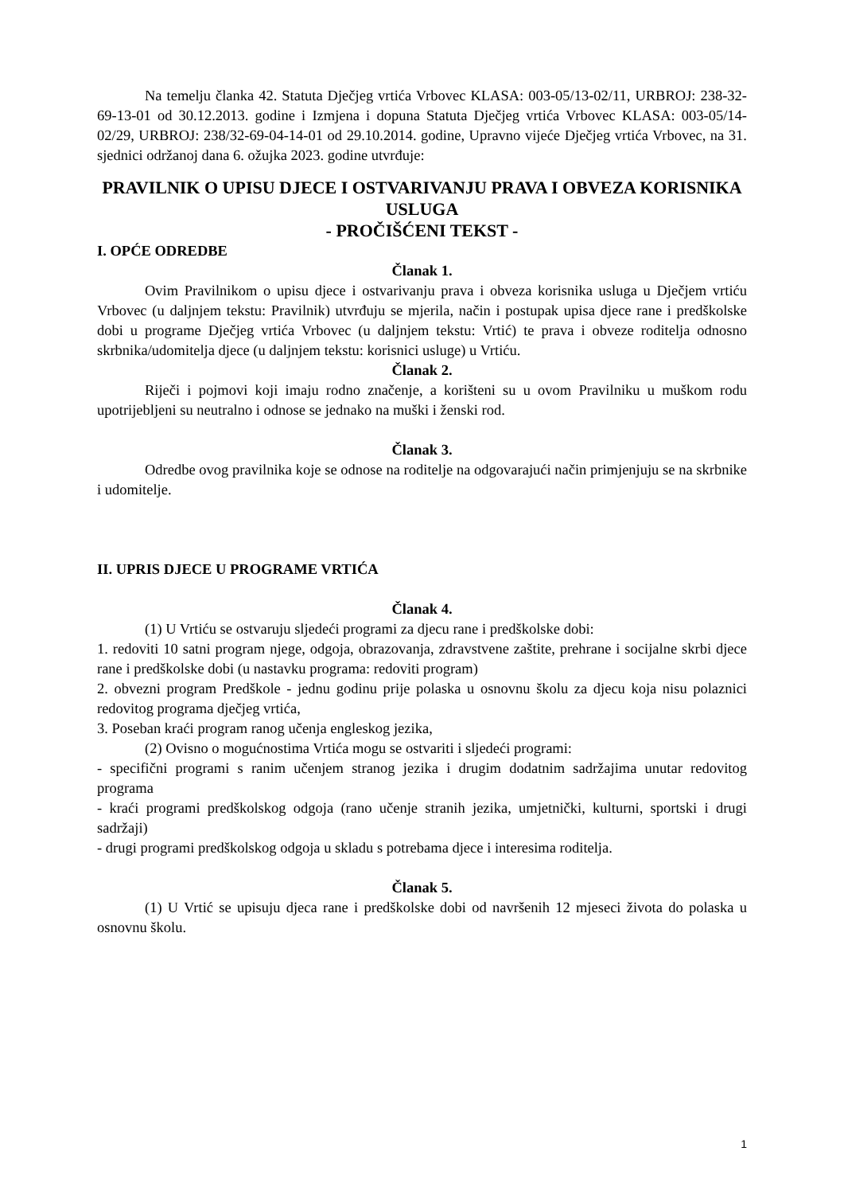Na temelju članka 42. Statuta Dječjeg vrtića Vrbovec KLASA: 003-05/13-02/11, URBROJ: 238-32-69-13-01 od 30.12.2013. godine i Izmjena i dopuna Statuta Dječjeg vrtića Vrbovec KLASA: 003-05/14-02/29, URBROJ: 238/32-69-04-14-01 od 29.10.2014. godine, Upravno vijeće Dječjeg vrtića Vrbovec, na 31. sjednici održanoj dana 6. ožujka 2023. godine utvrđuje:
PRAVILNIK O UPISU DJECE I OSTVARIVANJU PRAVA I OBVEZA KORISNIKA USLUGA
- PROČIŠĆENI TEKST -
I. OPĆE ODREDBE
Članak 1.
Ovim Pravilnikom o upisu djece i ostvarivanju prava i obveza korisnika usluga u Dječjem vrtiću Vrbovec (u daljnjem tekstu: Pravilnik) utvrđuju se mjerila, način i postupak upisa djece rane i predškolske dobi u programe Dječjeg vrtića Vrbovec (u daljnjem tekstu: Vrtić) te prava i obveze roditelja odnosno skrbnika/udomitelja djece (u daljnjem tekstu: korisnici usluge) u Vrtiću.
Članak 2.
Riječi i pojmovi koji imaju rodno značenje, a korišteni su u ovom Pravilniku u muškom rodu upotrijebljeni su neutralno i odnose se jednako na muški i ženski rod.
Članak 3.
Odredbe ovog pravilnika koje se odnose na roditelje na odgovarajući način primjenjuju se na skrbnike i udomitelje.
II. UPRIS DJECE U PROGRAME VRTIĆA
Članak 4.
(1) U Vrtiću se ostvaruju sljedeći programi za djecu rane i predškolske dobi:
1. redoviti 10 satni program njege, odgoja, obrazovanja, zdravstvene zaštite, prehrane i socijalne skrbi djece rane i predškolske dobi (u nastavku programa: redoviti program)
2. obvezni program Predškole - jednu godinu prije polaska u osnovnu školu za djecu koja nisu polaznici redovitog programa dječjeg vrtića,
3. Poseban kraći program ranog učenja engleskog jezika,
(2) Ovisno o mogućnostima Vrtića mogu se ostvariti i sljedeći programi:
- specifični programi s ranim učenjem stranog jezika i drugim dodatnim sadržajima unutar redovitog programa
- kraći programi predškolskog odgoja (rano učenje stranih jezika, umjetnički, kulturni, sportski i drugi sadržaji)
- drugi programi predškolskog odgoja u skladu s potrebama djece i interesima roditelja.
Članak 5.
(1) U Vrtić se upisuju djeca rane i predškolske dobi od navršenih 12 mjeseci života do polaska u osnovnu školu.
1